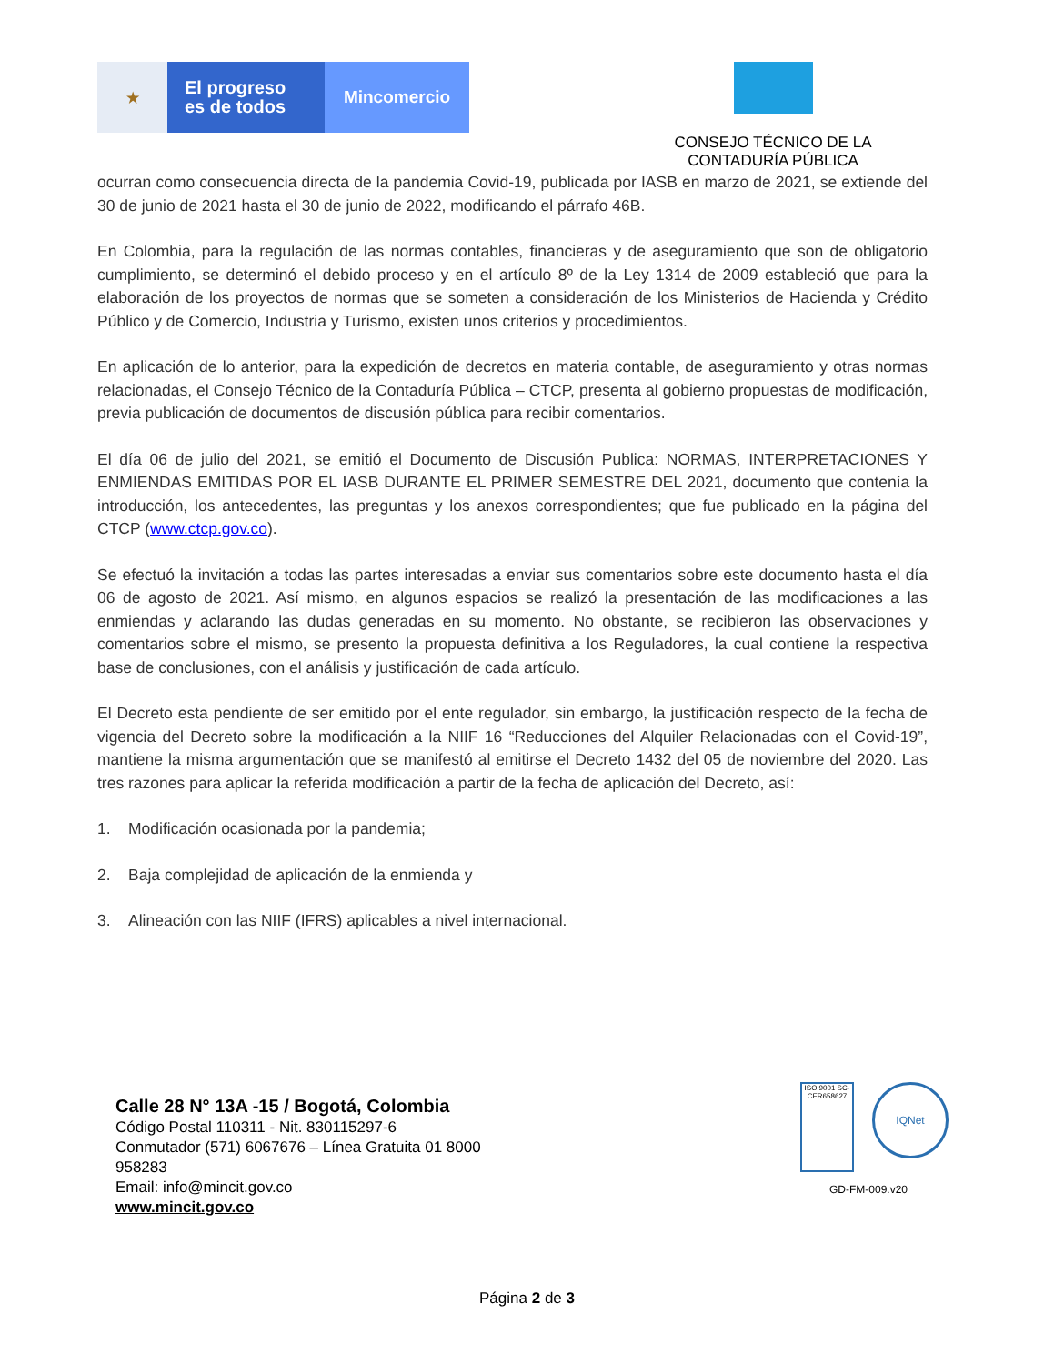★
El progreso
es de todos
Mincomercio
CONSEJO TÉCNICO DE LA
CONTADURÍA PÚBLICA
ocurran como consecuencia directa de la pandemia Covid-19, publicada por IASB en marzo de 2021, se extiende del 30 de junio de 2021 hasta el 30 de junio de 2022, modificando el párrafo 46B.
En Colombia, para la regulación de las normas contables, financieras y de aseguramiento que son de obligatorio cumplimiento, se determinó el debido proceso y en el artículo 8º de la Ley 1314 de 2009 estableció que para la elaboración de los proyectos de normas que se someten a consideración de los Ministerios de Hacienda y Crédito Público y de Comercio, Industria y Turismo, existen unos criterios y procedimientos.
En aplicación de lo anterior, para la expedición de decretos en materia contable, de aseguramiento y otras normas relacionadas, el Consejo Técnico de la Contaduría Pública – CTCP, presenta al gobierno propuestas de modificación, previa publicación de documentos de discusión pública para recibir comentarios.
El día 06 de julio del 2021, se emitió el Documento de Discusión Publica: NORMAS, INTERPRETACIONES Y ENMIENDAS EMITIDAS POR EL IASB DURANTE EL PRIMER SEMESTRE DEL 2021, documento que contenía la introducción, los antecedentes, las preguntas y los anexos correspondientes; que fue publicado en la página del CTCP (www.ctcp.gov.co).
Se efectuó la invitación a todas las partes interesadas a enviar sus comentarios sobre este documento hasta el día 06 de agosto de 2021. Así mismo, en algunos espacios se realizó la presentación de las modificaciones a las enmiendas y aclarando las dudas generadas en su momento. No obstante, se recibieron las observaciones y comentarios sobre el mismo, se presento la propuesta definitiva a los Reguladores, la cual contiene la respectiva base de conclusiones, con el análisis y justificación de cada artículo.
El Decreto esta pendiente de ser emitido por el ente regulador, sin embargo, la justificación respecto de la fecha de vigencia del Decreto sobre la modificación a la NIIF 16 “Reducciones del Alquiler Relacionadas con el Covid-19”, mantiene la misma argumentación que se manifestó al emitirse el Decreto 1432 del 05 de noviembre del 2020. Las tres razones para aplicar la referida modificación a partir de la fecha de aplicación del Decreto, así:
1. Modificación ocasionada por la pandemia;
2. Baja complejidad de aplicación de la enmienda y
3. Alineación con las NIIF (IFRS) aplicables a nivel internacional.
Calle 28 N° 13A -15 / Bogotá, Colombia
Código Postal 110311 - Nit. 830115297-6
Conmutador (571) 6067676 – Línea Gratuita 01 8000
958283
Email: info@mincit.gov.co
www.mincit.gov.co
ISO 9001 SC-CER658627
IQNet
GD-FM-009.v20
Página 2 de 3